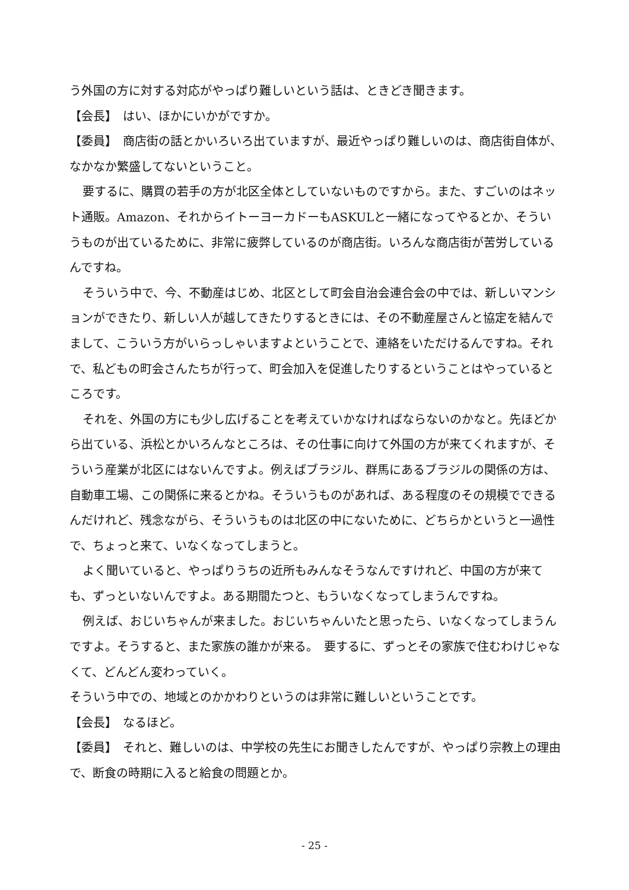う外国の方に対する対応がやっぱり難しいという話は、ときどき聞きます。
【会長】　はい、ほかにいかがですか。
【委員】　商店街の話とかいろいろ出ていますが、最近やっぱり難しいのは、商店街自体が、なかなか繁盛してないということ。
要するに、購買の若手の方が北区全体としていないものですから。また、すごいのはネット通販。Amazon、それからイトーヨーカドーもASKULと一緒になってやるとか、そういうものが出ているために、非常に疲弊しているのが商店街。いろんな商店街が苦労しているんですね。
そういう中で、今、不動産はじめ、北区として町会自治会連合会の中では、新しいマンションができたり、新しい人が越してきたりするときには、その不動産屋さんと協定を結んでまして、こういう方がいらっしゃいますよということで、連絡をいただけるんですね。それで、私どもの町会さんたちが行って、町会加入を促進したりするということはやっているところです。
それを、外国の方にも少し広げることを考えていかなければならないのかなと。先ほどから出ている、浜松とかいろんなところは、その仕事に向けて外国の方が来てくれますが、そういう産業が北区にはないんですよ。例えばブラジル、群馬にあるブラジルの関係の方は、自動車工場、この関係に来るとかね。そういうものがあれば、ある程度のその規模でできるんだけれど、残念ながら、そういうものは北区の中にないために、どちらかというと一過性で、ちょっと来て、いなくなってしまうと。
よく聞いていると、やっぱりうちの近所もみんなそうなんですけれど、中国の方が来ても、ずっといないんですよ。ある期間たつと、もういなくなってしまうんですね。
例えば、おじいちゃんが来ました。おじいちゃんいたと思ったら、いなくなってしまうんですよ。そうすると、また家族の誰かが来る。　要するに、ずっとその家族で住むわけじゃなくて、どんどん変わっていく。
そういう中での、地域とのかかわりというのは非常に難しいということです。
【会長】　なるほど。
【委員】　それと、難しいのは、中学校の先生にお聞きしたんですが、やっぱり宗教上の理由で、断食の時期に入ると給食の問題とか。
- 25 -